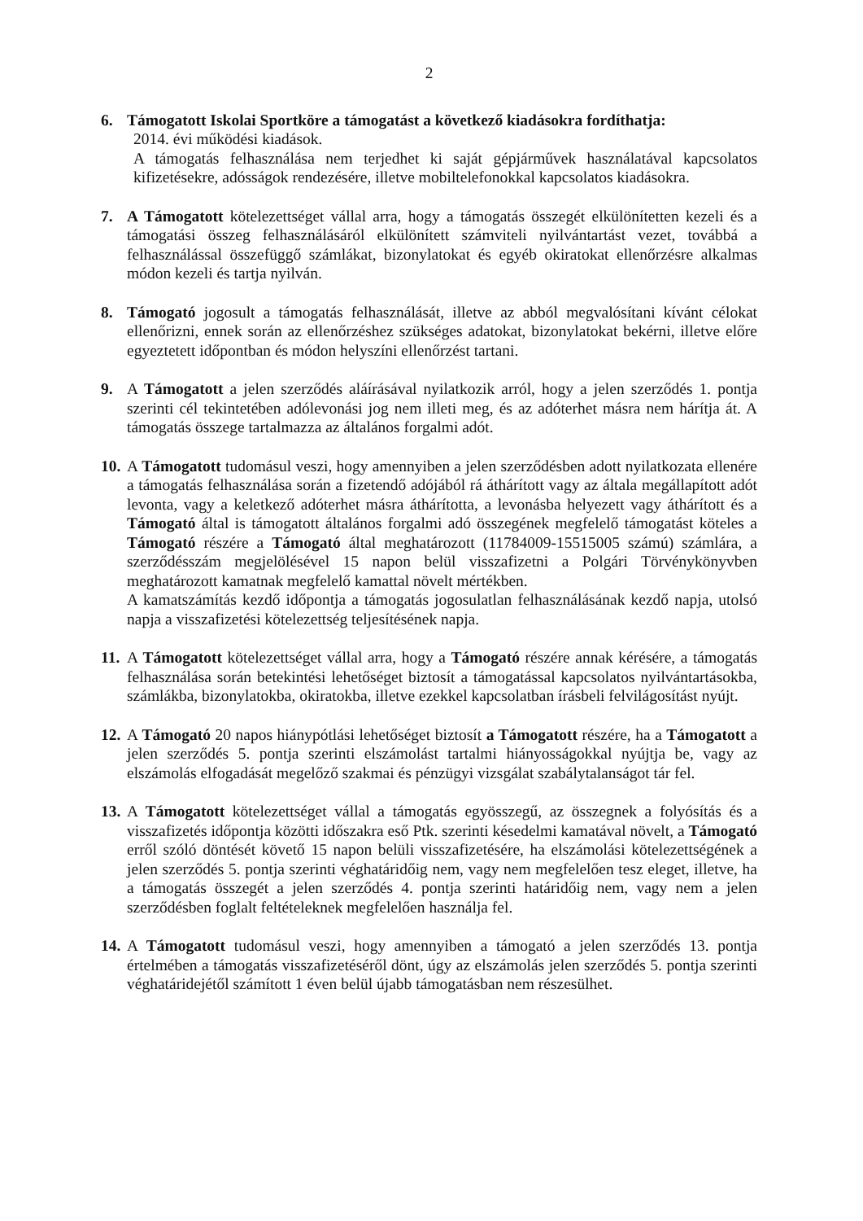2
6. Támogatott Iskolai Sportköre a támogatást a következő kiadásokra fordíthatja:
2014. évi működési kiadások.
A támogatás felhasználása nem terjedhet ki saját gépjárművek használatával kapcsolatos kifizetésekre, adósságok rendezésére, illetve mobiltelefonokkal kapcsolatos kiadásokra.
7. A Támogatott kötelezettséget vállal arra, hogy a támogatás összegét elkülönítetten kezeli és a támogatási összeg felhasználásáról elkülönített számviteli nyilvántartást vezet, továbbá a felhasználással összefüggő számlákat, bizonylatokat és egyéb okiratokat ellenőrzésre alkalmas módon kezeli és tartja nyilván.
8. Támogató jogosult a támogatás felhasználását, illetve az abból megvalósítani kívánt célokat ellenőrizni, ennek során az ellenőrzéshez szükséges adatokat, bizonylatokat bekérni, illetve előre egyeztetett időpontban és módon helyszíni ellenőrzést tartani.
9. A Támogatott a jelen szerződés aláírásával nyilatkozik arról, hogy a jelen szerződés 1. pontja szerinti cél tekintetében adólevonási jog nem illeti meg, és az adóterhet másra nem hárítja át. A támogatás összege tartalmazza az általános forgalmi adót.
10.
A Támogatott tudomásul veszi, hogy amennyiben a jelen szerződésben adott nyilatkozata ellenére a támogatás felhasználása során a fizetendő adójából rá áthárított vagy az általa megállapított adót levonta, vagy a keletkező adóterhet másra áthárította, a levonásba helyezett vagy áthárított és a Támogató által is támogatott általános forgalmi adó összegének megfelelő támogatást köteles a Támogató részére a Támogató által meghatározott (11784009-15515005 számú) számlára, a szerződésszám megjelölésével 15 napon belül visszafizetni a Polgári Törvénykönyvben meghatározott kamatnak megfelelő kamattal növelt mértékben.
A kamatszámítás kezdő időpontja a támogatás jogosulatlan felhasználásának kezdő napja, utolsó napja a visszafizetési kötelezettség teljesítésének napja.
11.
A Támogatott kötelezettséget vállal arra, hogy a Támogató részére annak kérésére, a támogatás felhasználása során betekintési lehetőséget biztosít a támogatással kapcsolatos nyilvántartásokba, számlákba, bizonylatokba, okiratokba, illetve ezekkel kapcsolatban írásbeli felvilágosítást nyújt.
12.
A Támogató 20 napos hiánypótlási lehetőséget biztosít a Támogatott részére, ha a Támogatott a jelen szerződés 5. pontja szerinti elszámolást tartalmi hiányosságokkal nyújtja be, vagy az elszámolás elfogadását megelőző szakmai és pénzügyi vizsgálat szabálytalanságot tár fel.
13.
A Támogatott kötelezettséget vállal a támogatás egyösszegű, az összegnek a folyósítás és a visszafizetés időpontja közötti időszakra eső Ptk. szerinti késedelmi kamatával növelt, a Támogató erről szóló döntését követő 15 napon belüli visszafizetésére, ha elszámolási kötelezettségének a jelen szerződés 5. pontja szerinti véghatáridőig nem, vagy nem megfelelően tesz eleget, illetve, ha a támogatás összegét a jelen szerződés 4. pontja szerinti határidőig nem, vagy nem a jelen szerződésben foglalt feltételeknek megfelelően használja fel.
14.
A Támogatott tudomásul veszi, hogy amennyiben a támogató a jelen szerződés 13. pontja értelmében a támogatás visszafizetéséről dönt, úgy az elszámolás jelen szerződés 5. pontja szerinti véghatáridejétől számított 1 éven belül újabb támogatásban nem részesülhet.